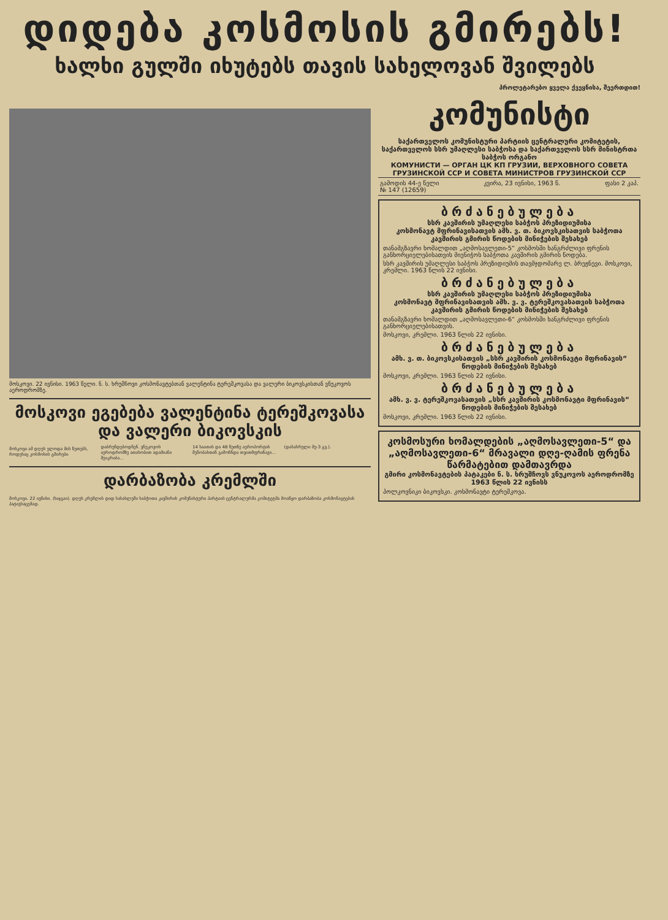დიდება კოსმოსის გმირებს!
ხალხი გულში იხუტებს თავის სახელოვან შვილებს
მოსკოვი. 22 ივნისი. 1963 წელი. ნ. ს. ხრუშჩოვი კოსმონავტებთან ვალენტინა ტერეშკოვასა და ვალერი ბიკოვსკისთან ვნუკოვოს აეროდრომზე.
მოსკოვი ეგებება ვალენტინა ტერეშკოვასა და ვალერი ბიკოვსკის
მოსკოვი ამ დღეს ელოდა მის წუთებს, როდესაც კოსმოსის გმირები დაბრუნდებოდნენ. ვნუკოვოს აეროდრომზე ათასობით ადამიანი შეიკრიბა...
14 საათის და 48 წუთზე აეროპორტის შენობასთან გამოჩნდა თვითმფრინავი...
(დასასრული მე-3 გვ.).
დარბაზობა კრემლში
მოსკოვი. 22 ივნისი. (ხაჯგაი). დღეს კრემლის დიდ სასახლეში საბჭოთა კავშირის კომუნისტური პარტიის ცენტრალურმა კომიტეტმა მოაწყო დარბაზობა კოსმონავტების პატივსაცემად.
პროლეტარებო ყველა ქვეყნისა, შეერთდით!
კომუნისტი
საქართველოს კომუნისტური პარტიის ცენტრალური კომიტეტის, საქართველოს სსრ უმაღლესი საბჭოსა და საქართველოს სსრ მინისტრთა საბჭოს ორგანო
КОМУНИСТИ — ОРГАН ЦК КП ГРУЗИИ, ВЕРХОВНОГО СОВЕТА ГРУЗИНСКОЙ ССР И СОВЕТА МИНИСТРОВ ГРУЗИНСКОЙ ССР
გამოდის 44-ე წელი
№ 147 (12659) კვირა, 23 ივნისი, 1963 წ. ფასი 2 კაპ.
ბრძანებულება
სსრ კავშირის უმაღლესი საბჭოს პრეზიდიუმისა
კოსმონავტ მფრინავისათვის ამხ. ვ. თ. ბიკოვსკისათვის საბჭოთა კავშირის გმირის წოდების მინიჭების შესახებ
თანამგზავრი ხომალდით „აღმოსავლეთი-5“ კოსმოსში ხანგრძლივი ფრენის განხორციელებისათვის მიენიჭოს საბჭოთა კავშირის გმირის წოდება.
სსრ კავშირის უმაღლესი საბჭოს პრეზიდიუმის თავმჯდომარე ლ. ბრეჟნევი. მოსკოვი, კრემლი. 1963 წლის 22 ივნისი.
ბრძანებულება
სსრ კავშირის უმაღლესი საბჭოს პრეზიდიუმისა
კოსმონავტ მფრინავისათვის ამხ. ვ. ვ. ტერეშკოვასათვის საბჭოთა კავშირის გმირის წოდების მინიჭების შესახებ
თანამგზავრი ხომალდით „აღმოსავლეთი-6“ კოსმოსში ხანგრძლივი ფრენის განხორციელებისათვის.
მოსკოვი, კრემლი. 1963 წლის 22 ივნისი.
ბრძანებულება
ამხ. ვ. თ. ბიკოვსკისათვის „სსრ კავშირის კოსმონავტი მფრინავის“ წოდების მინიჭების შესახებ
მოსკოვი, კრემლი. 1963 წლის 22 ივნისი.
ბრძანებულება
ამხ. ვ. ვ. ტერეშკოვასათვის „სსრ კავშირის კოსმონავტი მფრინავის“ წოდების მინიჭების შესახებ
მოსკოვი, კრემლი. 1963 წლის 22 ივნისი.
კოსმოსური ხომალდების „აღმოსავლეთი-5“ და „აღმოსავლეთი-6“ მრავალი დღე-ღამის ფრენა წარმატებით დამთავრდა
გმირი კოსმონავტების პატაკები ნ. ს. ხრუშჩოვს ვნუკოვოს აეროდრომზე 1963 წლის 22 ივნისს
პოლკოვნიკი ბიკოვსკი. კოსმონავტი ტერეშკოვა.